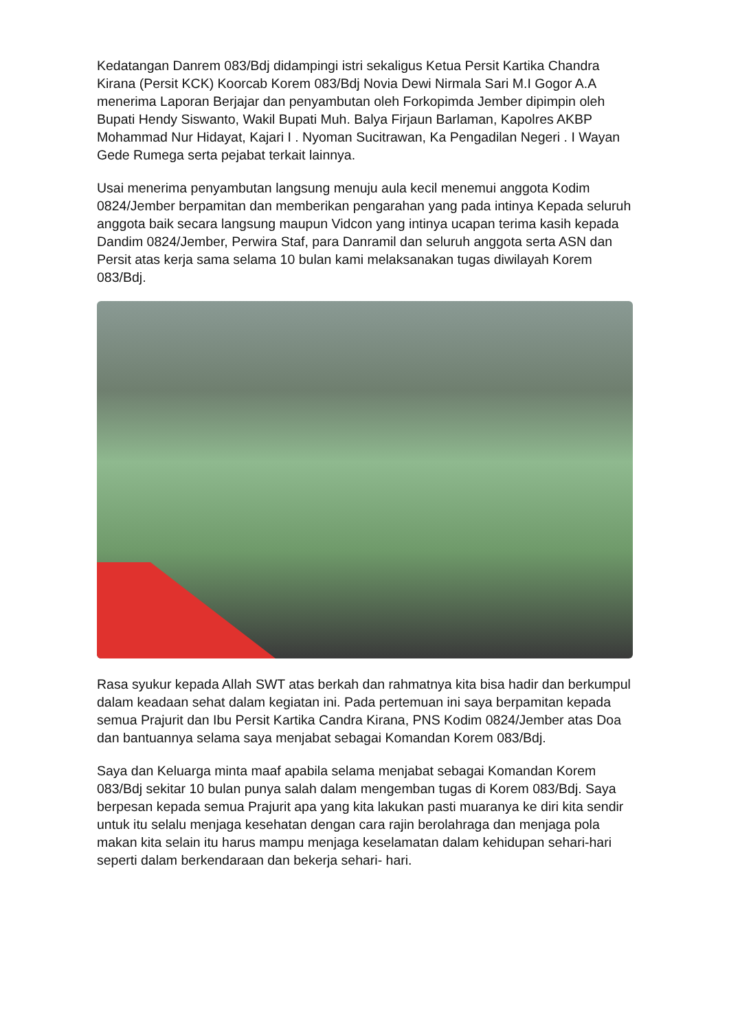Kedatangan Danrem 083/Bdj didampingi istri sekaligus Ketua Persit Kartika Chandra Kirana (Persit KCK) Koorcab Korem 083/Bdj Novia Dewi Nirmala Sari M.I Gogor A.A menerima Laporan Berjajar dan penyambutan oleh Forkopimda Jember dipimpin oleh Bupati Hendy Siswanto, Wakil Bupati Muh. Balya Firjaun Barlaman, Kapolres AKBP Mohammad Nur Hidayat, Kajari I . Nyoman Sucitrawan, Ka Pengadilan Negeri . I Wayan Gede Rumega serta pejabat terkait lainnya.
Usai menerima penyambutan langsung menuju aula kecil menemui anggota Kodim 0824/Jember berpamitan dan memberikan pengarahan yang pada intinya Kepada seluruh anggota baik secara langsung maupun Vidcon yang intinya ucapan terima kasih kepada Dandim 0824/Jember, Perwira Staf, para Danramil dan seluruh anggota serta ASN dan Persit atas kerja sama selama 10 bulan kami melaksanakan tugas diwilayah Korem 083/Bdj.
Rasa syukur kepada Allah SWT atas berkah dan rahmatnya kita bisa hadir dan berkumpul dalam keadaan sehat dalam kegiatan ini. Pada pertemuan ini saya berpamitan kepada semua Prajurit dan Ibu Persit Kartika Candra Kirana, PNS Kodim 0824/Jember atas Doa dan bantuannya selama saya menjabat sebagai Komandan Korem 083/Bdj.
Saya dan Keluarga minta maaf apabila selama menjabat sebagai Komandan Korem 083/Bdj sekitar 10 bulan punya salah dalam mengemban tugas di Korem 083/Bdj. Saya berpesan kepada semua Prajurit apa yang kita lakukan pasti muaranya ke diri kita sendir untuk itu selalu menjaga kesehatan dengan cara rajin berolahraga dan menjaga pola makan kita selain itu harus mampu menjaga keselamatan dalam kehidupan sehari-hari seperti dalam berkendaraan dan bekerja sehari- hari.